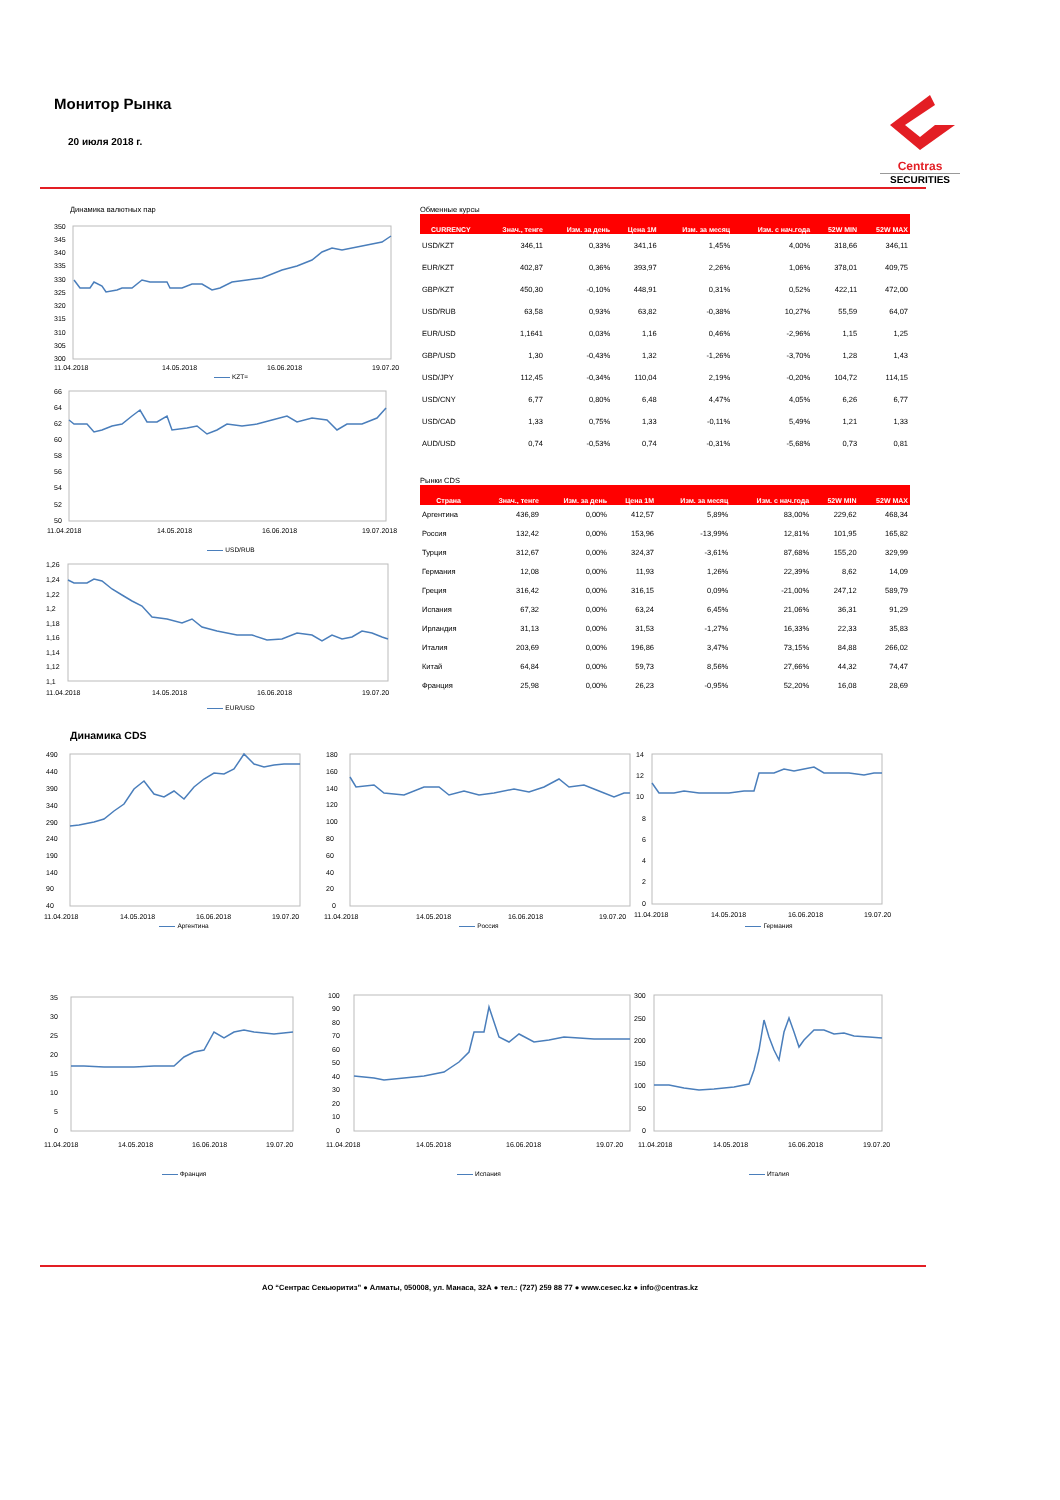Монитор Рынка
20 июля 2018 г.
Centras
SECURITIES
Динамика валютных пар
350
345
340
335
330
325
320
315
310
305
300
11.04.2018
14.05.2018
16.06.2018
19.07.20
KZT=
66
64
62
60
58
56
54
52
50
11.04.2018
14.05.2018
16.06.2018
19.07.2018
USD/RUB
1,26
1,24
1,22
1,2
1,18
1,16
1,14
1,12
1,1
11.04.2018
14.05.2018
16.06.2018
19.07.20
EUR/USD
Обменные курсы
| CURRENCY | Знач., тенге | Изм. за день | Цена 1M | Изм. за месяц | Изм. с нач.года | 52W MIN | 52W MAX |
| --- | --- | --- | --- | --- | --- | --- | --- |
| USD/KZT | 346,11 | 0,33% | 341,16 | 1,45% | 4,00% | 318,66 | 346,11 |
| EUR/KZT | 402,87 | 0,36% | 393,97 | 2,26% | 1,06% | 378,01 | 409,75 |
| GBP/KZT | 450,30 | -0,10% | 448,91 | 0,31% | 0,52% | 422,11 | 472,00 |
| USD/RUB | 63,58 | 0,93% | 63,82 | -0,38% | 10,27% | 55,59 | 64,07 |
| EUR/USD | 1,1641 | 0,03% | 1,16 | 0,46% | -2,96% | 1,15 | 1,25 |
| GBP/USD | 1,30 | -0,43% | 1,32 | -1,26% | -3,70% | 1,28 | 1,43 |
| USD/JPY | 112,45 | -0,34% | 110,04 | 2,19% | -0,20% | 104,72 | 114,15 |
| USD/CNY | 6,77 | 0,80% | 6,48 | 4,47% | 4,05% | 6,26 | 6,77 |
| USD/CAD | 1,33 | 0,75% | 1,33 | -0,11% | 5,49% | 1,21 | 1,33 |
| AUD/USD | 0,74 | -0,53% | 0,74 | -0,31% | -5,68% | 0,73 | 0,81 |
Рынки CDS
| Страна | Знач., тенге | Изм. за день | Цена 1M | Изм. за месяц | Изм. с нач.года | 52W MIN | 52W MAX |
| --- | --- | --- | --- | --- | --- | --- | --- |
| Аргентина | 436,89 | 0,00% | 412,57 | 5,89% | 83,00% | 229,62 | 468,34 |
| Россия | 132,42 | 0,00% | 153,96 | -13,99% | 12,81% | 101,95 | 165,82 |
| Турция | 312,67 | 0,00% | 324,37 | -3,61% | 87,68% | 155,20 | 329,99 |
| Германия | 12,08 | 0,00% | 11,93 | 1,26% | 22,39% | 8,62 | 14,09 |
| Греция | 316,42 | 0,00% | 316,15 | 0,09% | -21,00% | 247,12 | 589,79 |
| Испания | 67,32 | 0,00% | 63,24 | 6,45% | 21,06% | 36,31 | 91,29 |
| Ирландия | 31,13 | 0,00% | 31,53 | -1,27% | 16,33% | 22,33 | 35,83 |
| Италия | 203,69 | 0,00% | 196,86 | 3,47% | 73,15% | 84,88 | 266,02 |
| Китай | 64,84 | 0,00% | 59,73 | 8,56% | 27,66% | 44,32 | 74,47 |
| Франция | 25,98 | 0,00% | 26,23 | -0,95% | 52,20% | 16,08 | 28,69 |
Динамика CDS
490
440
390
340
290
240
190
140
90
40
11.04.2018
14.05.2018
16.06.2018
19.07.20
Аргентина
180
160
140
120
100
80
60
40
20
0
11.04.2018
14.05.2018
16.06.2018
19.07.20
Россия
14
12
10
8
6
4
2
0
11.04.2018
14.05.2018
16.06.2018
19.07.20
Германия
35
30
25
20
15
10
5
0
11.04.2018
14.05.2018
16.06.2018
19.07.20
Франция
100
90
80
70
60
50
40
30
20
10
0
11.04.2018
14.05.2018
16.06.2018
19.07.20
Испания
300
250
200
150
100
50
0
11.04.2018
14.05.2018
16.06.2018
19.07.20
Италия
АО “Сентрас Секьюритиз” ● Алматы, 050008, ул. Манаса, 32А ● тел.: (727) 259 88 77 ● www.cesec.kz ● info@centras.kz